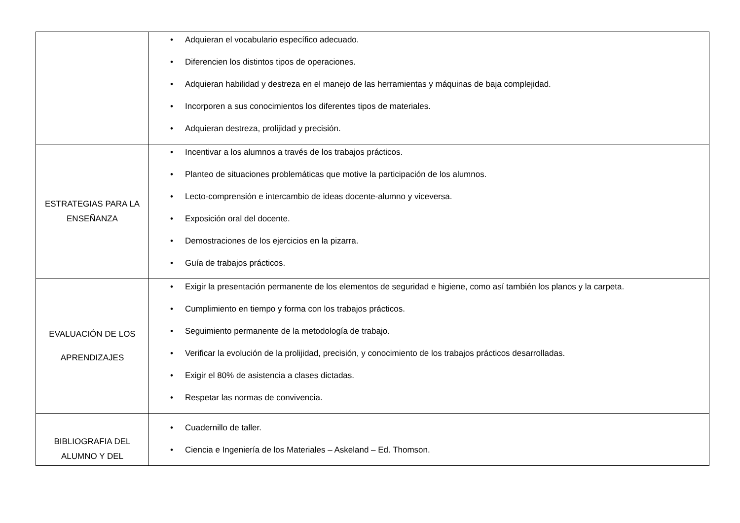| | • Adquieran el vocabulario específico adecuado. • Diferencien los distintos tipos de operaciones. • Adquieran habilidad y destreza en el manejo de las herramientas y máquinas de baja complejidad. • Incorporen a sus conocimientos los diferentes tipos de materiales. • Adquieran destreza, prolijidad y precisión. |
| ESTRATEGIAS PARA LA ENSEÑANZA | • Incentivar a los alumnos a través de los trabajos prácticos. • Planteo de situaciones problemáticas que motive la participación de los alumnos. • Lecto-comprensión e intercambio de ideas docente-alumno y viceversa. • Exposición oral del docente. • Demostraciones de los ejercicios en la pizarra. • Guía de trabajos prácticos. |
| EVALUACIÓN DE LOS APRENDIZAJES | • Exigir la presentación permanente de los elementos de seguridad e higiene, como así también los planos y la carpeta. • Cumplimiento en tiempo y forma con los trabajos prácticos. • Seguimiento permanente de la metodología de trabajo. • Verificar la evolución de la prolijidad, precisión, y conocimiento de los trabajos prácticos desarrolladas. • Exigir el 80% de asistencia a clases dictadas. • Respetar las normas de convivencia. |
| BIBLIOGRAFIA DEL ALUMNO Y DEL | • Cuadernillo de taller. • Ciencia e Ingeniería de los Materiales – Askeland – Ed. Thomson. |